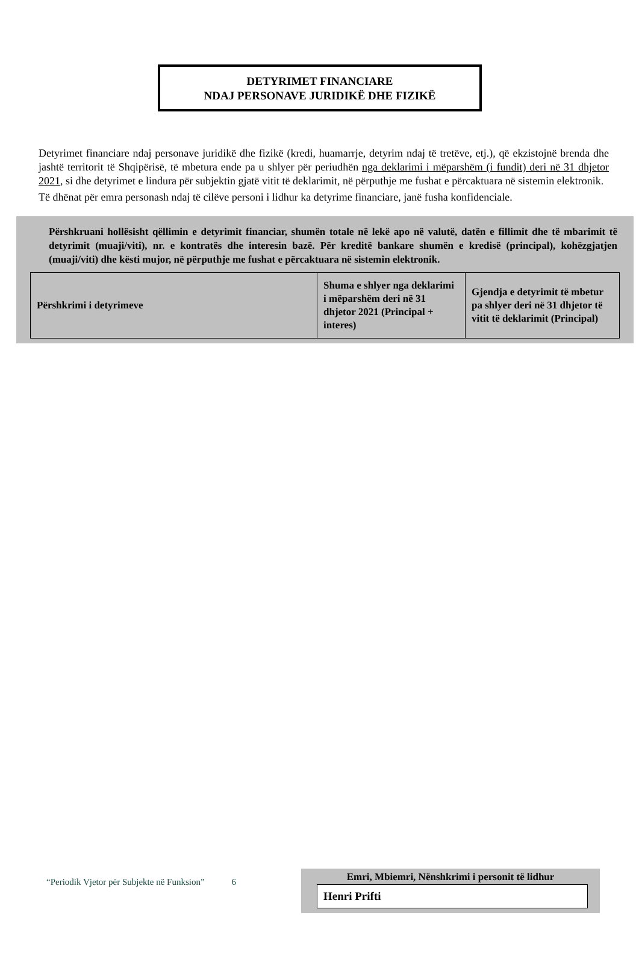DETYRIMET FINANCIARE
NDAJ PERSONAVE JURIDIKË DHE FIZIKË
Detyrimet financiare ndaj personave juridikë dhe fizikë (kredi, huamarrje, detyrim ndaj të tretëve, etj.), që ekzistojnë brenda dhe jashtë territorit të Shqipërisë, të mbetura ende pa u shlyer për periudhën nga deklarimi i mëparshëm (i fundit) deri në 31 dhjetor 2021, si dhe detyrimet e lindura për subjektin gjatë vitit të deklarimit, në përputhje me fushat e përcaktuara në sistemin elektronik.
Të dhënat për emra personash ndaj të cilëve personi i lidhur ka detyrime financiare, janë fusha konfidenciale.
Përshkruani hollësisht qëllimin e detyrimit financiar, shumën totale në lekë apo në valutë, datën e fillimit dhe të mbarimit të detyrimit (muaji/viti), nr. e kontratës dhe interesin bazë. Për kreditë bankare shumën e kredisë (principal), kohëzgjatjen (muaji/viti) dhe kësti mujor, në përputhje me fushat e përcaktuara në sistemin elektronik.
| Përshkrimi i detyrimeve | Shuma e shlyer nga deklarimi i mëparshëm deri në 31 dhjetor 2021 (Principal + interes) | Gjendja e detyrimit të mbetur pa shlyer deri në 31 dhjetor të vitit të deklarimit (Principal) |
“Periodik Vjetor për Subjekte në Funksion” 6
Emri, Mbiemri, Nënshkrimi i personit të lidhur
Henri Prifti